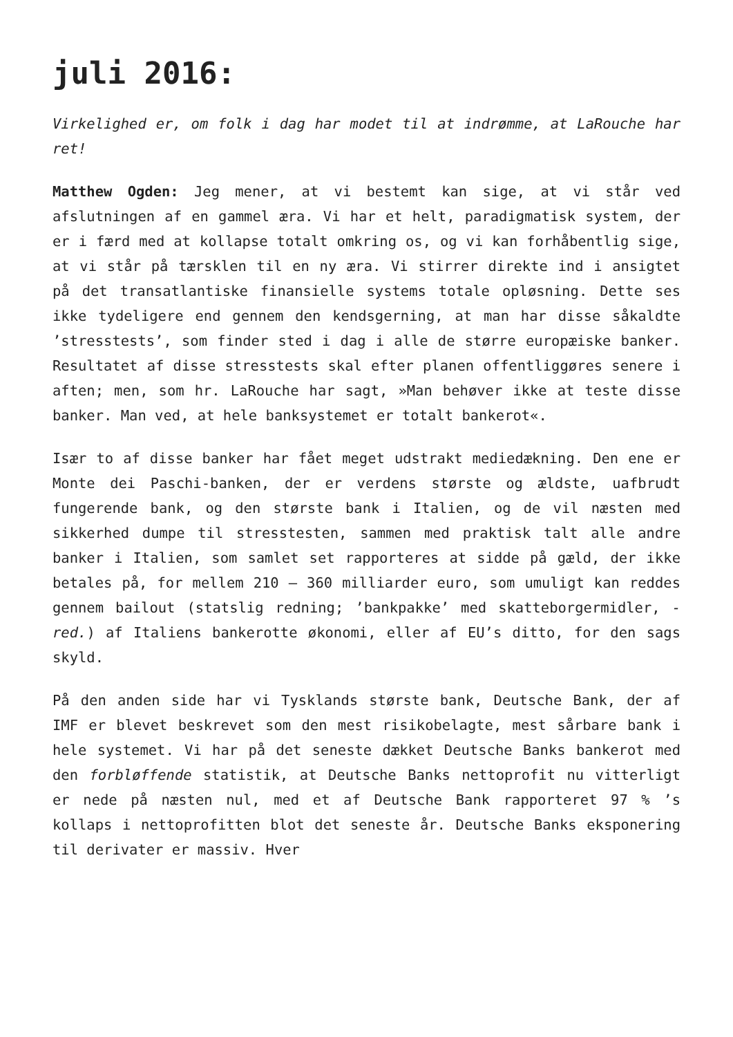juli 2016:
Virkelighed er, om folk i dag har modet til at indrømme, at LaRouche har ret!
Matthew Ogden: Jeg mener, at vi bestemt kan sige, at vi står ved afslutningen af en gammel æra. Vi har et helt, paradigmatisk system, der er i færd med at kollapse totalt omkring os, og vi kan forhåbentlig sige, at vi står på tærsklen til en ny æra. Vi stirrer direkte ind i ansigtet på det transatlantiske finansielle systems totale opløsning. Dette ses ikke tydeligere end gennem den kendsgerning, at man har disse såkaldte ’stresstests’, som finder sted i dag i alle de større europæiske banker. Resultatet af disse stresstests skal efter planen offentliggøres senere i aften; men, som hr. LaRouche har sagt, »Man behøver ikke at teste disse banker. Man ved, at hele banksystemet er totalt bankerot«.
Især to af disse banker har fået meget udstrakt mediedækning. Den ene er Monte dei Paschi-banken, der er verdens største og ældste, uafbrudt fungerende bank, og den største bank i Italien, og de vil næsten med sikkerhed dumpe til stresstesten, sammen med praktisk talt alle andre banker i Italien, som samlet set rapporteres at sidde på gæld, der ikke betales på, for mellem 210 – 360 milliarder euro, som umuligt kan reddes gennem bailout (statslig redning; ’bankpakke’ med skatteborgermidler, -red.) af Italiens bankerotte økonomi, eller af EU’s ditto, for den sags skyld.
På den anden side har vi Tysklands største bank, Deutsche Bank, der af IMF er blevet beskrevet som den mest risikobelagte, mest sårbare bank i hele systemet. Vi har på det seneste dækket Deutsche Banks bankerot med den forbløffende statistik, at Deutsche Banks nettoprofit nu vitterligt er nede på næsten nul, med et af Deutsche Bank rapporteret 97 % ’s kollaps i nettoprofitten blot det seneste år. Deutsche Banks eksponering til derivater er massiv. Hver